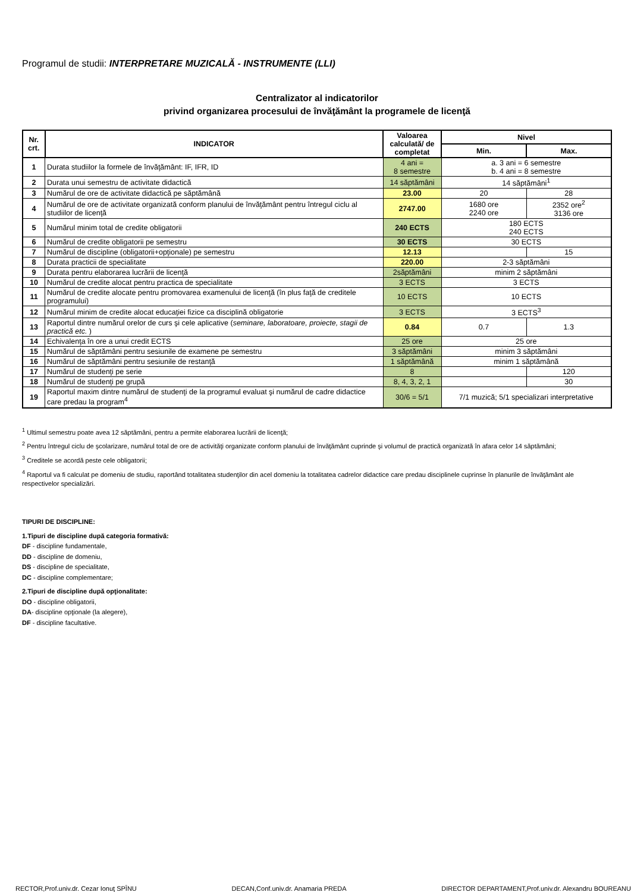Programul de studii: INTERPRETARE MUZICALĂ - INSTRUMENTE (LLI)
Centralizator al indicatorilor
privind organizarea procesului de învăţământ la programele de licenţă
| Nr. crt. | INDICATOR | Valoarea calculată/ de completat | Nivel | |
| --- | --- | --- | --- | --- |
| | | | Min. | Max. |
| 1 | Durata studiilor la formele de învăţământ: IF, IFR, ID | 4 ani = 8 semestre | a. 3 ani = 6 semestre b. 4 ani = 8 semestre | |
| 2 | Durata unui semestru de activitate didactică | 14 săptămâni | 14 săptămâni<sup>1</sup> | |
| 3 | Numărul de ore de activitate didactică pe săptămână | 23.00 | 20 | 28 |
| 4 | Numărul de ore de activitate organizată conform planului de învăţământ pentru întregul ciclu al studiilor de licenţă | 2747.00 | 1680 ore 2240 ore | 2352 ore<sup>2</sup> 3136 ore |
| 5 | Numărul minim total de credite obligatorii | 240 ECTS | 180 ECTS 240 ECTS | |
| 6 | Numărul de credite obligatorii pe semestru | 30 ECTS | 30 ECTS | |
| 7 | Numărul de discipline (obligatorii+opţionale) pe semestru | 12.13 | | 15 |
| 8 | Durata practicii de specialitate | 220.00 | 2-3 săptămâni | |
| 9 | Durata pentru elaborarea lucrării de licenţă | 2săptămâni | minim 2 săptămâni | |
| 10 | Numărul de credite alocat pentru practica de specialitate | 3 ECTS | 3 ECTS | |
| 11 | Numărul de credite alocate pentru promovarea examenului de licenţă (în plus faţă de creditele programului) | 10 ECTS | 10 ECTS | |
| 12 | Numărul minim de credite alocat educaţiei fizice ca disciplină obligatorie | 3 ECTS | 3 ECTS<sup>3</sup> | |
| 13 | Raportul dintre numărul orelor de curs şi cele aplicative ( seminare, laboratoare, proiecte, stagii de practică etc. ) | 0.84 | 0.7 | 1.3 |
| 14 | Echivalenţa în ore a unui credit ECTS | 25 ore | 25 ore | |
| 15 | Numărul de săptămâni pentru sesiunile de examene pe semestru | 3 săptămâni | minim 3 săptămâni | |
| 16 | Numărul de săptămâni pentru sesiunile de restanţă | 1 săptămână | minim 1 săptămână | |
| 17 | Numărul de studenţi pe serie | 8 | | 120 |
| 18 | Numărul de studenţi pe grupă | 8, 4, 3, 2, 1 | | 30 |
| 19 | Raportul maxim dintre numărul de studenţi de la programul evaluat şi numărul de cadre didactice care predau la program<sup>4</sup> | 30/6 = 5/1 | 7/1 muzică; 5/1 specializari interpretative | |
<sup>1</sup> Ultimul semestru poate avea 12 săptămâni, pentru a permite elaborarea lucrării de licenţă;
<sup>2</sup> Pentru întregul ciclu de şcolarizare, numărul total de ore de activităţi organizate conform planului de învăţământ cuprinde şi volumul de practică organizată în afara celor 14 săptămâni;
<sup>3</sup> Creditele se acordă peste cele obligatorii;
<sup>4</sup> Raportul va fi calculat pe domeniu de studiu, raportând totalitatea studenţilor din acel domeniu la totalitatea cadrelor didactice care predau disciplinele cuprinse în planurile de învăţământ ale respectivelor specializări.
TIPURI DE DISCIPLINE:
1.Tipuri de discipline după categoria formativă:
DF - discipline fundamentale,
DD - discipline de domeniu,
DS - discipline de specialitate,
DC - discipline complementare;
2.Tipuri de discipline după opţionalitate:
DO - discipline obligatorii,
DA- discipline opţionale (la alegere),
DF - discipline facultative.
RECTOR,Prof.univ.dr. Cezar Ionuţ SPÎNU DECAN,Conf.univ.dr. Anamaria PREDA DIRECTOR DEPARTAMENT,Prof.univ.dr. Alexandru BOUREANU